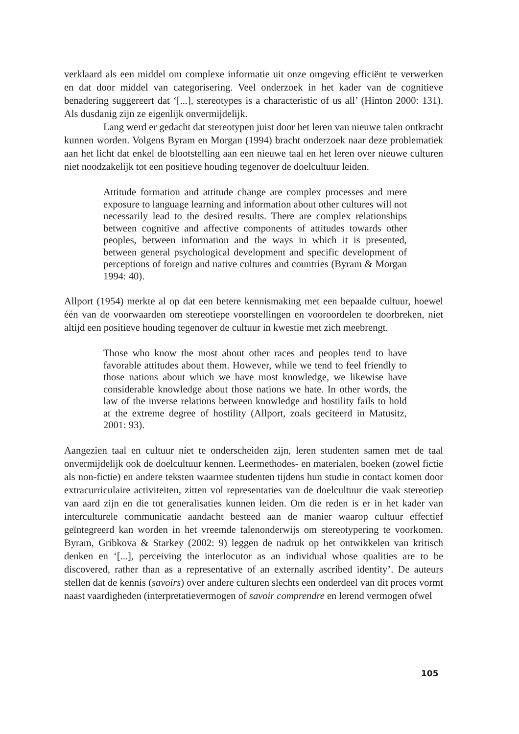verklaard als een middel om complexe informatie uit onze omgeving efficiënt te verwerken en dat door middel van categorisering. Veel onderzoek in het kader van de cognitieve benadering suggereert dat ‘[...], stereotypes is a characteristic of us all’ (Hinton 2000: 131). Als dusdanig zijn ze eigenlijk onvermijdelijk.
Lang werd er gedacht dat stereotypen juist door het leren van nieuwe talen ontkracht kunnen worden. Volgens Byram en Morgan (1994) bracht onderzoek naar deze problematiek aan het licht dat enkel de blootstelling aan een nieuwe taal en het leren over nieuwe culturen niet noodzakelijk tot een positieve houding tegenover de doelcultuur leiden.
Attitude formation and attitude change are complex processes and mere exposure to language learning and information about other cultures will not necessarily lead to the desired results. There are complex relationships between cognitive and affective components of attitudes towards other peoples, between information and the ways in which it is presented, between general psychological development and specific development of perceptions of foreign and native cultures and countries (Byram & Morgan 1994: 40).
Allport (1954) merkte al op dat een betere kennismaking met een bepaalde cultuur, hoewel één van de voorwaarden om stereotiepe voorstellingen en vooroordelen te doorbreken, niet altijd een positieve houding tegenover de cultuur in kwestie met zich meebrengt.
Those who know the most about other races and peoples tend to have favorable attitudes about them. However, while we tend to feel friendly to those nations about which we have most knowledge, we likewise have considerable knowledge about those nations we hate. In other words, the law of the inverse relations between knowledge and hostility fails to hold at the extreme degree of hostility (Allport, zoals geciteerd in Matusitz, 2001: 93).
Aangezien taal en cultuur niet te onderscheiden zijn, leren studenten samen met de taal onvermijdelijk ook de doelcultuur kennen. Leermethodes- en materialen, boeken (zowel fictie als non-fictie) en andere teksten waarmee studenten tijdens hun studie in contact komen door extracurriculaire activiteiten, zitten vol representaties van de doelcultuur die vaak stereotiep van aard zijn en die tot generalisaties kunnen leiden. Om die reden is er in het kader van interculturele communicatie aandacht besteed aan de manier waarop cultuur effectief geïntegreerd kan worden in het vreemde talenonderwijs om stereotypering te voorkomen. Byram, Gribkova & Starkey (2002: 9) leggen de nadruk op het ontwikkelen van kritisch denken en ‘[...], perceiving the interlocutor as an individual whose qualities are to be discovered, rather than as a representative of an externally ascribed identity’. De auteurs stellen dat de kennis (savoirs) over andere culturen slechts een onderdeel van dit proces vormt naast vaardigheden (interpretatievermogen of savoir comprendre en lerend vermogen ofwel
105